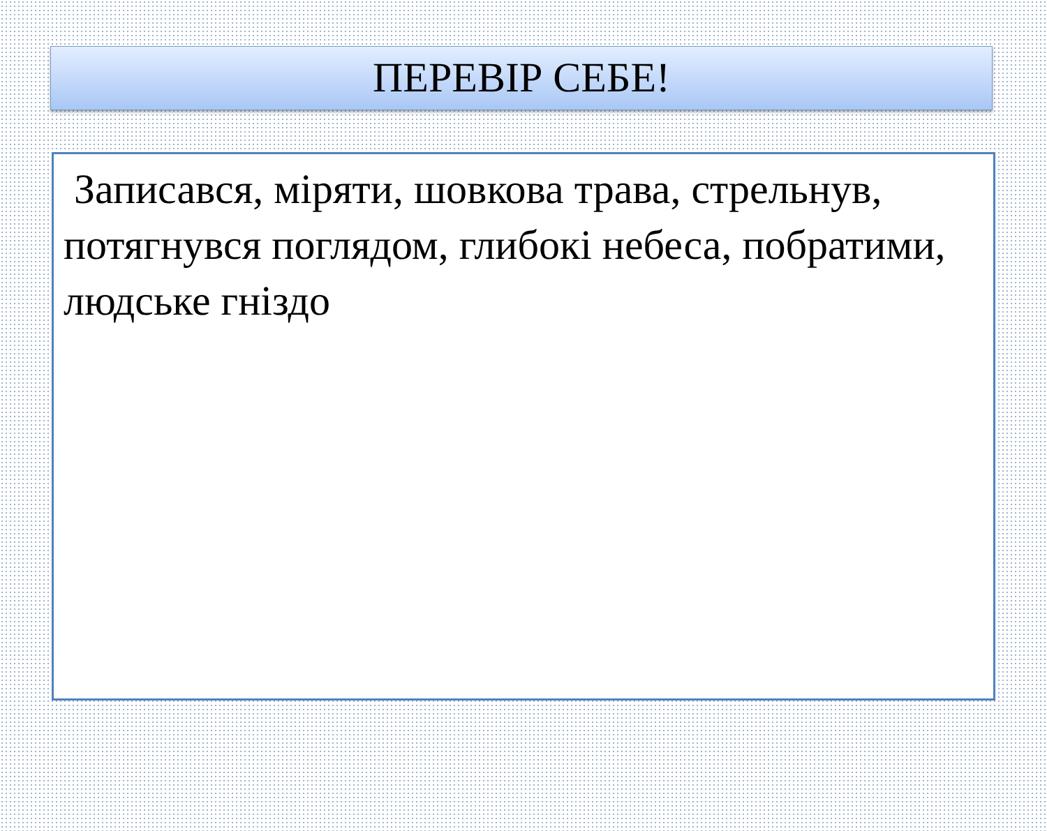ПЕРЕВІР СЕБЕ!
Записався, міряти, шовкова трава, стрельнув, потягнувся поглядом, глибокі небеса, побратими, людське гніздо